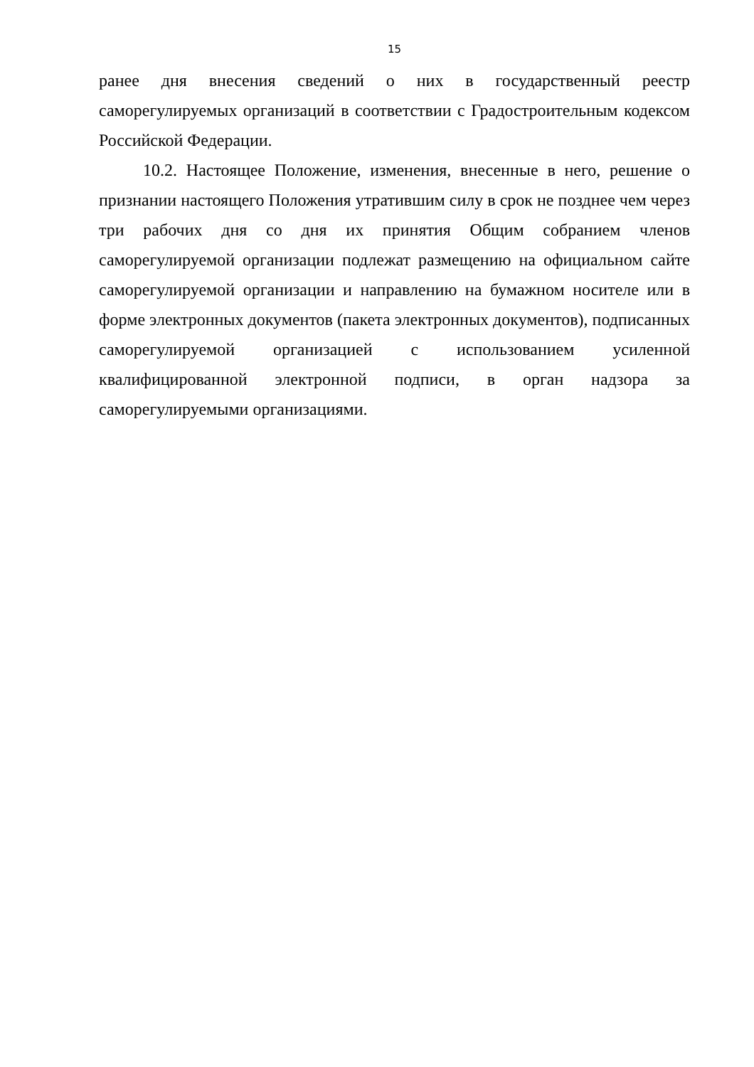15
ранее дня внесения сведений о них в государственный реестр саморегулируемых организаций в соответствии с Градостроительным кодексом Российской Федерации.
10.2. Настоящее Положение, изменения, внесенные в него, решение о признании настоящего Положения утратившим силу в срок не позднее чем через три рабочих дня со дня их принятия Общим собранием членов саморегулируемой организации подлежат размещению на официальном сайте саморегулируемой организации и направлению на бумажном носителе или в форме электронных документов (пакета электронных документов), подписанных саморегулируемой организацией с использованием усиленной квалифицированной электронной подписи, в орган надзора за саморегулируемыми организациями.